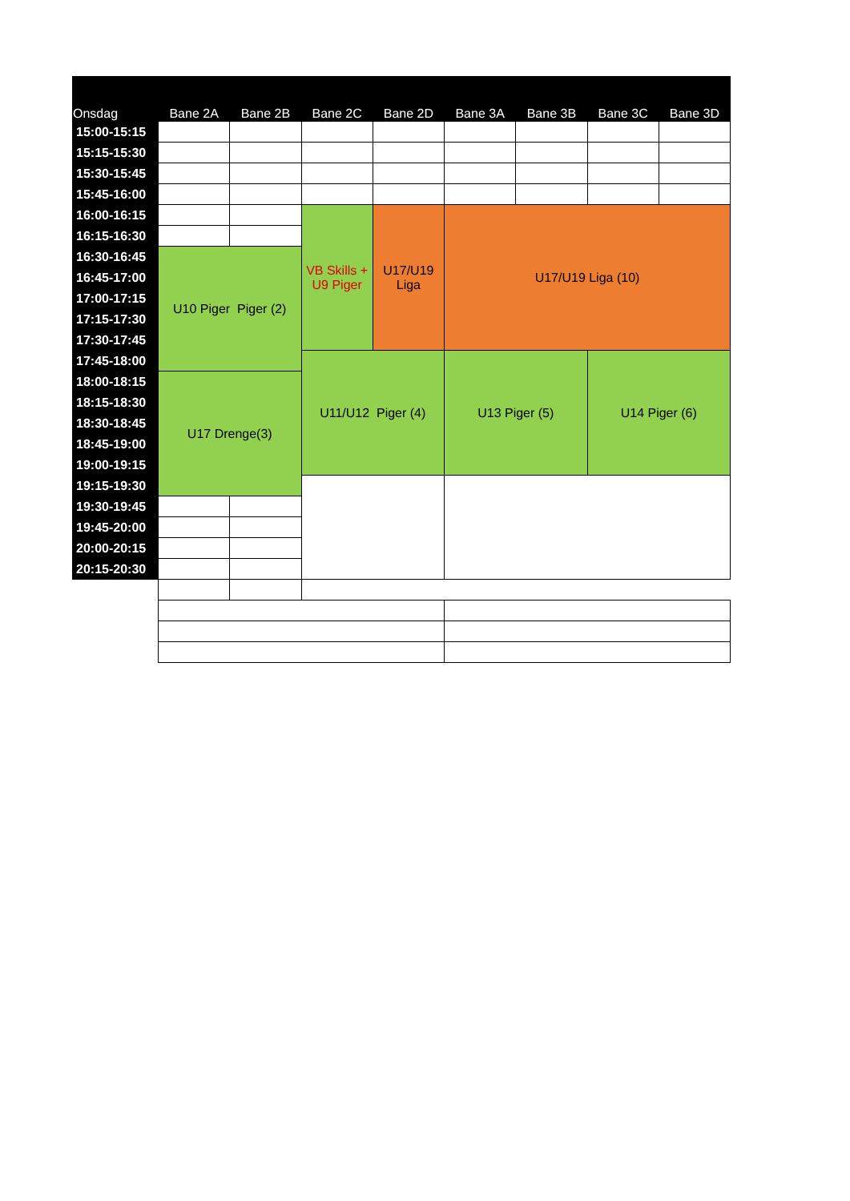| Onsdag | Bane 2A | Bane 2B | Bane 2C | Bane 2D | Bane 3A | Bane 3B | Bane 3C | Bane 3D |
| --- | --- | --- | --- | --- | --- | --- | --- | --- |
| 15:00-15:15 | | | | | | | | |
| 15:15-15:30 | | | | | | | | |
| 15:30-15:45 | | | | | | | | |
| 15:45-16:00 | | | | | | | | |
| 16:00-16:15 | | | VB Skills + U9 Piger | U17/U19 Liga | U17/U19 Liga (10) | | | |
| 16:15-16:30 | | | | | | | | |
| 16:30-16:45 | U10 Piger Piger (2) | | | | | | | |
| 16:45-17:00 | | | | | | | | |
| 17:00-17:15 | | | | | | | | |
| 17:15-17:30 | | | | | | | | |
| 17:30-17:45 | | | | | | | | |
| 17:45-18:00 | | | U11/U12 Piger (4) | | U13 Piger (5) | | U14 Piger (6) | |
| 18:00-18:15 | U17 Drenge(3) | | | | | | | |
| 18:15-18:30 | | | | | | | | |
| 18:30-18:45 | | | | | | | | |
| 18:45-19:00 | | | | | | | | |
| 19:00-19:15 | | | | | | | | |
| 19:15-19:30 | | | | | | | | |
| 19:30-19:45 | | | | | | | | |
| 19:45-20:00 | | | | | | | | |
| 20:00-20:15 | | | | | | | | |
| 20:15-20:30 | | | | | | | | |